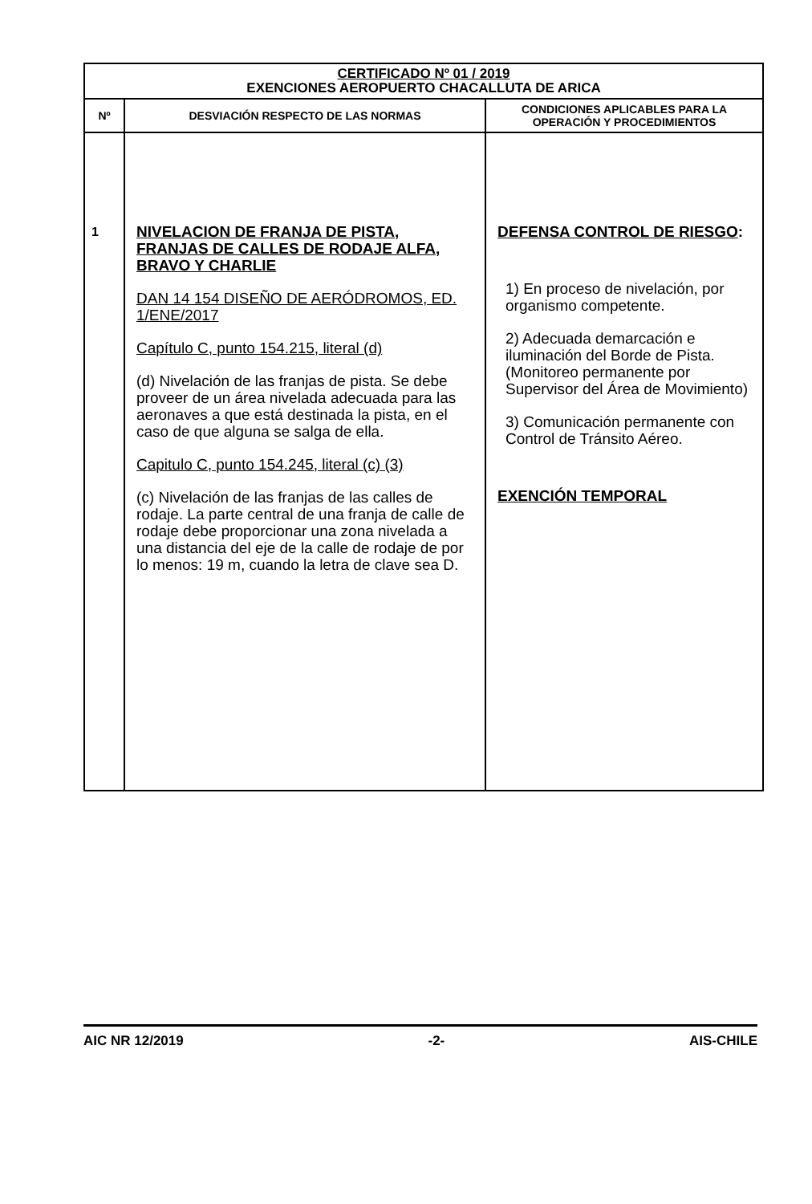| CERTIFICADO Nº 01 / 2019 EXENCIONES AEROPUERTO CHACALLUTA DE ARICA | | |
| Nº | DESVIACIÓN RESPECTO DE LAS NORMAS | CONDICIONES APLICABLES PARA LA OPERACIÓN Y PROCEDIMIENTOS |
| 1 | NIVELACION DE FRANJA DE PISTA, FRANJAS DE CALLES DE RODAJE ALFA, BRAVO Y CHARLIE DAN 14 154 DISEÑO DE AERÓDROMOS, ED. 1/ENE/2017 Capítulo C, punto 154.215, literal (d) (d) Nivelación de las franjas de pista. Se debe proveer de un área nivelada adecuada para las aeronaves a que está destinada la pista, en el caso de que alguna se salga de ella. Capitulo C, punto 154.245, literal (c) (3) (c) Nivelación de las franjas de las calles de rodaje. La parte central de una franja de calle de rodaje debe proporcionar una zona nivelada a una distancia del eje de la calle de rodaje de por lo menos: 19 m, cuando la letra de clave sea D. | DEFENSA CONTROL DE RIESGO : 1) En proceso de nivelación, por organismo competente. 2) Adecuada demarcación e iluminación del Borde de Pista. (Monitoreo permanente por Supervisor del Área de Movimiento) 3) Comunicación permanente con Control de Tránsito Aéreo. EXENCIÓN TEMPORAL |
AIC NR 12/2019 -2- AIS-CHILE